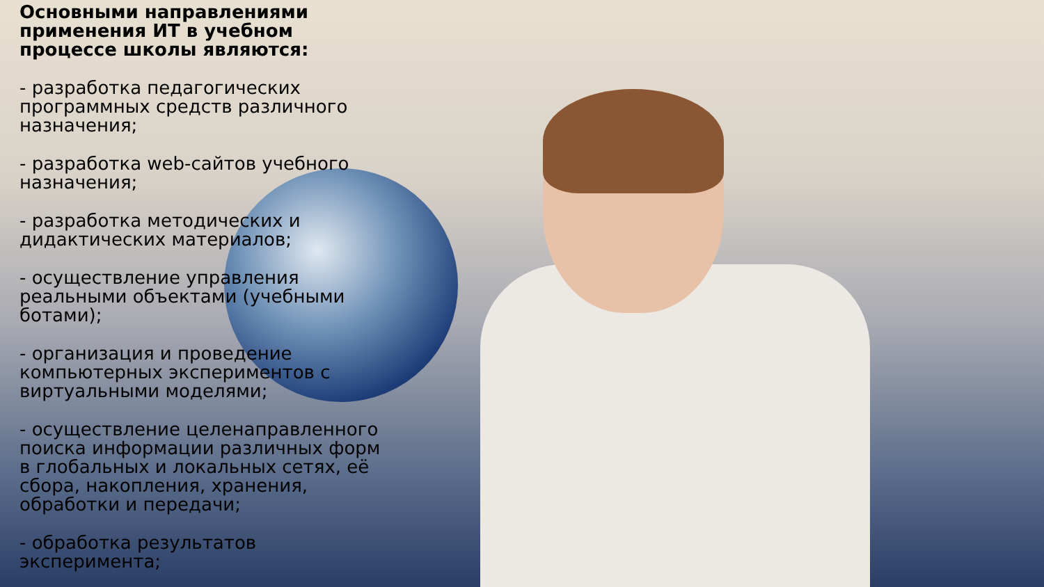Основными направлениями применения ИТ в учебном процессе школы являются:
- разработка педагогических программных средств различного назначения;
- разработка web-сайтов учебного назначения;
- разработка методических и дидактических материалов;
- осуществление управления реальными объектами (учебными ботами);
- организация и проведение компьютерных экспериментов с виртуальными моделями;
- осуществление целенаправленного поиска информации различных форм в глобальных и локальных сетях, её сбора, накопления, хранения, обработки и передачи;
- обработка результатов эксперимента;